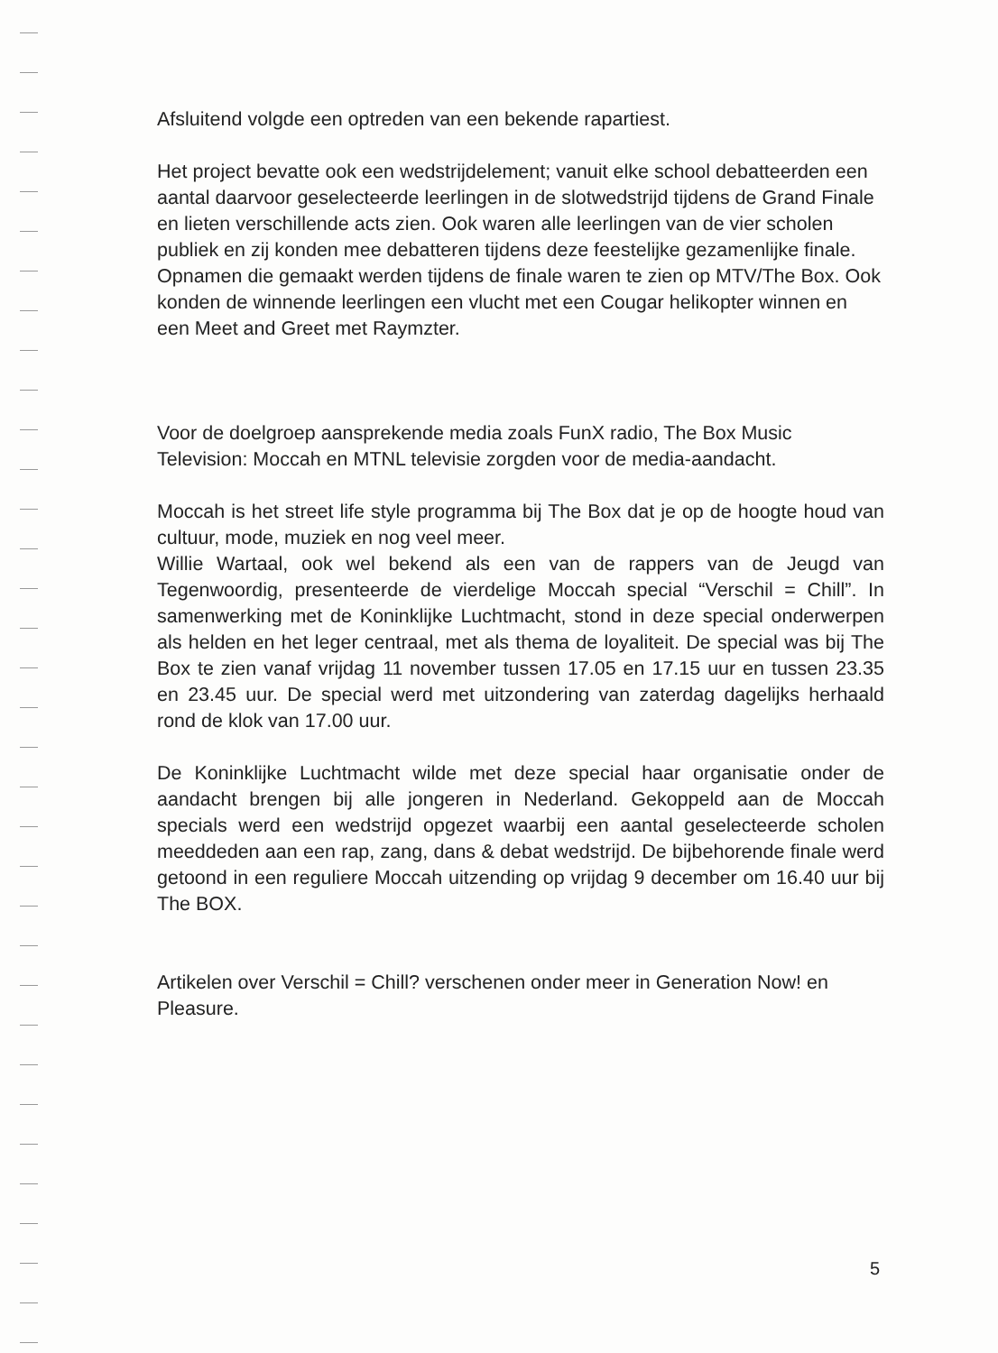Afsluitend volgde een optreden van een bekende rapartiest.
Het project bevatte ook een wedstrijdelement; vanuit elke school debatteerden een aantal daarvoor geselecteerde leerlingen in de slotwedstrijd tijdens de Grand Finale en lieten verschillende acts zien. Ook waren alle leerlingen van de vier scholen publiek en zij konden mee debatteren tijdens deze feestelijke gezamenlijke finale.
Opnamen die gemaakt werden tijdens de finale waren te zien op MTV/The Box. Ook konden de winnende leerlingen een vlucht met een Cougar helikopter winnen en een Meet and Greet met Raymzter.
Voor de doelgroep aansprekende media zoals FunX radio, The Box Music Television: Moccah en MTNL televisie zorgden voor de media-aandacht.
Moccah is het street life style programma bij The Box dat je op de hoogte houd van cultuur, mode, muziek en nog veel meer.
Willie Wartaal, ook wel bekend als een van de rappers van de Jeugd van Tegenwoordig, presenteerde de vierdelige Moccah special “Verschil = Chill”. In samenwerking met de Koninklijke Luchtmacht, stond in deze special onderwerpen als helden en het leger centraal, met als thema de loyaliteit. De special was bij The Box te zien vanaf vrijdag 11 november tussen 17.05 en 17.15 uur en tussen 23.35 en 23.45 uur. De special werd met uitzondering van zaterdag dagelijks herhaald rond de klok van 17.00 uur.
De Koninklijke Luchtmacht wilde met deze special haar organisatie onder de aandacht brengen bij alle jongeren in Nederland. Gekoppeld aan de Moccah specials werd een wedstrijd opgezet waarbij een aantal geselecteerde scholen meeddeden aan een rap, zang, dans & debat wedstrijd. De bijbehorende finale werd getoond in een reguliere Moccah uitzending op vrijdag 9 december om 16.40 uur bij The BOX.
Artikelen over Verschil = Chill? verschenen onder meer in Generation Now! en Pleasure.
5